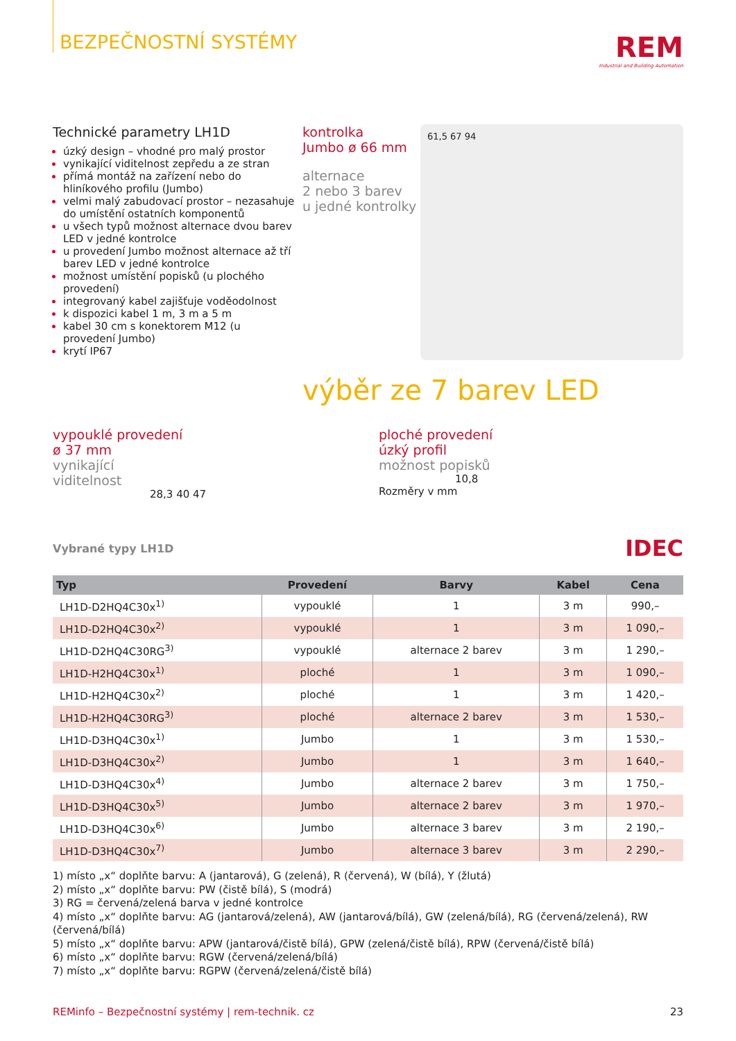BEZPEČNOSTNÍ SYSTÉMY
REM
Industrial and Building Automation
Technické parametry LH1D
úzký design – vhodné pro malý prostor
vynikající viditelnost zepředu a ze stran
přímá montáž na zařízení nebo do hliníkového profilu (Jumbo)
velmi malý zabudovací prostor – nezasahuje do umístění ostatních komponentů
u všech typů možnost alternace dvou barev LED v jedné kontrolce
u provedení Jumbo možnost alternace až tří barev LED v jedné kontrolce
možnost umístění popisků (u plochého provedení)
integrovaný kabel zajišťuje voděodolnost
k dispozici kabel 1 m, 3 m a 5 m
kabel 30 cm s konektorem M12 (u provedení Jumbo)
krytí IP67
kontrolka
Jumbo ø 66 mm
alternace
2 nebo 3 barev
u jedné kontrolky
61,5 67 94
výběr ze 7 barev LED
vypouklé provedení
ø 37 mm
vynikající
viditelnost
28,3 40 47
ploché provedení
úzký profil
možnost popisků
10,8
Rozměry v mm
Vybrané typy LH1D IDEC
| Typ | Provedení | Barvy | Kabel | Cena |
| --- | --- | --- | --- | --- |
| LH1D-D2HQ4C30x<sup>1)</sup> | vypouklé | 1 | 3 m | 990,– |
| LH1D-D2HQ4C30x<sup>2)</sup> | vypouklé | 1 | 3 m | 1 090,– |
| LH1D-D2HQ4C30RG<sup>3)</sup> | vypouklé | alternace 2 barev | 3 m | 1 290,– |
| LH1D-H2HQ4C30x<sup>1)</sup> | ploché | 1 | 3 m | 1 090,– |
| LH1D-H2HQ4C30x<sup>2)</sup> | ploché | 1 | 3 m | 1 420,– |
| LH1D-H2HQ4C30RG<sup>3)</sup> | ploché | alternace 2 barev | 3 m | 1 530,– |
| LH1D-D3HQ4C30x<sup>1)</sup> | Jumbo | 1 | 3 m | 1 530,– |
| LH1D-D3HQ4C30x<sup>2)</sup> | Jumbo | 1 | 3 m | 1 640,– |
| LH1D-D3HQ4C30x<sup>4)</sup> | Jumbo | alternace 2 barev | 3 m | 1 750,– |
| LH1D-D3HQ4C30x<sup>5)</sup> | Jumbo | alternace 2 barev | 3 m | 1 970,– |
| LH1D-D3HQ4C30x<sup>6)</sup> | Jumbo | alternace 3 barev | 3 m | 2 190,– |
| LH1D-D3HQ4C30x<sup>7)</sup> | Jumbo | alternace 3 barev | 3 m | 2 290,– |
1) místo „x“ doplňte barvu: A (jantarová), G (zelená), R (červená), W (bílá), Y (žlutá)
2) místo „x“ doplňte barvu: PW (čistě bílá), S (modrá)
3) RG = červená/zelená barva v jedné kontrolce
4) místo „x“ doplňte barvu: AG (jantarová/zelená), AW (jantarová/bílá), GW (zelená/bílá), RG (červená/zelená), RW (červená/bílá)
5) místo „x“ doplňte barvu: APW (jantarová/čistě bílá), GPW (zelená/čistě bílá), RPW (červená/čistě bílá)
6) místo „x“ doplňte barvu: RGW (červená/zelená/bílá)
7) místo „x“ doplňte barvu: RGPW (červená/zelená/čistě bílá)
REMinfo – Bezpečnostní systémy | rem-technik. cz 23